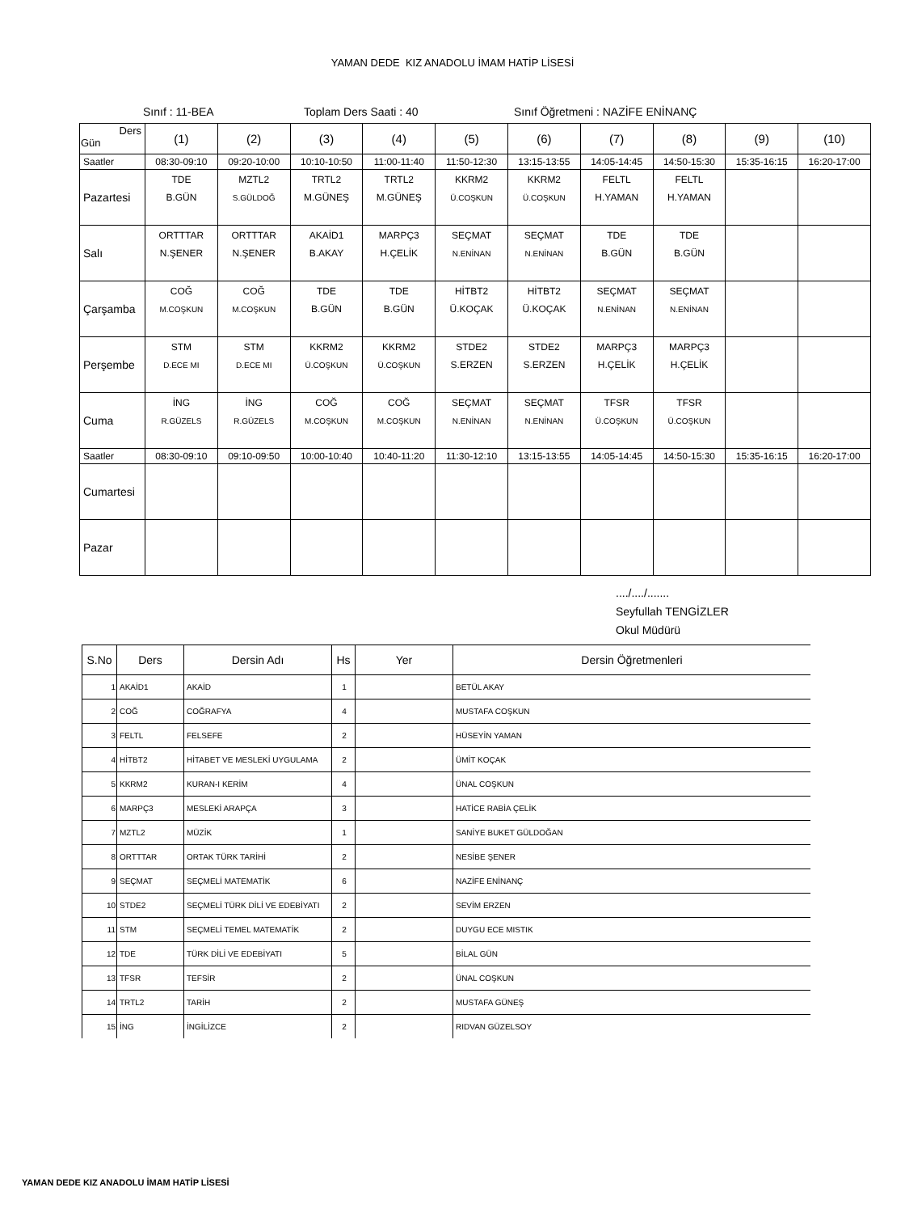YAMAN DEDE KIZ ANADOLU İMAM HATİP LİSESİ
Sınıf : 11-BEA Toplam Ders Saati : 40 Sınıf Öğretmeni : NAZİFE ENİNANÇ
| Ders Gün | (1) | (2) | (3) | (4) | (5) | (6) | (7) | (8) | (9) | (10) |
| Saatler | 08:30-09:10 | 09:20-10:00 | 10:10-10:50 | 11:00-11:40 | 11:50-12:30 | 13:15-13:55 | 14:05-14:45 | 14:50-15:30 | 15:35-16:15 | 16:20-17:00 |
| Pazartesi | TDE B.GÜN | MZTL2 S.GÜLDOĞ | TRTL2 M.GÜNEŞ | TRTL2 M.GÜNEŞ | KKRM2 Ü.COŞKUN | KKRM2 Ü.COŞKUN | FELTL H.YAMAN | FELTL H.YAMAN | | |
| Salı | ORTTTAR N.ŞENER | ORTTTAR N.ŞENER | AKAİD1 B.AKAY | MARPÇ3 H.ÇELİK | SEÇMAT N.ENİNAN | SEÇMAT N.ENİNAN | TDE B.GÜN | TDE B.GÜN | | |
| Çarşamba | COĞ M.COŞKUN | COĞ M.COŞKUN | TDE B.GÜN | TDE B.GÜN | HİTBT2 Ü.KOÇAK | HİTBT2 Ü.KOÇAK | SEÇMAT N.ENİNAN | SEÇMAT N.ENİNAN | | |
| Perşembe | STM D.ECE MI | STM D.ECE MI | KKRM2 Ü.COŞKUN | KKRM2 Ü.COŞKUN | STDE2 S.ERZEN | STDE2 S.ERZEN | MARPÇ3 H.ÇELİK | MARPÇ3 H.ÇELİK | | |
| Cuma | İNG R.GÜZELS | İNG R.GÜZELS | COĞ M.COŞKUN | COĞ M.COŞKUN | SEÇMAT N.ENİNAN | SEÇMAT N.ENİNAN | TFSR Ü.COŞKUN | TFSR Ü.COŞKUN | | |
| Saatler | 08:30-09:10 | 09:10-09:50 | 10:00-10:40 | 10:40-11:20 | 11:30-12:10 | 13:15-13:55 | 14:05-14:45 | 14:50-15:30 | 15:35-16:15 | 16:20-17:00 |
| Cumartesi | | | | | | | | | | |
| Pazar | | | | | | | | | | |
..../..../.......
Seyfullah TENGİZLER
Okul Müdürü
| S.No | Ders | Dersin Adı | Hs | Yer | Dersin Öğretmenleri |
| --- | --- | --- | --- | --- | --- |
| 1 | AKAİD1 | AKAİD | 1 | | BETÜL AKAY |
| 2 | COĞ | COĞRAFYA | 4 | | MUSTAFA COŞKUN |
| 3 | FELTL | FELSEFE | 2 | | HÜSEYİN YAMAN |
| 4 | HİTBT2 | HİTABET VE MESLEKİ UYGULAMA | 2 | | ÜMİT KOÇAK |
| 5 | KKRM2 | KURAN-I KERİM | 4 | | ÜNAL COŞKUN |
| 6 | MARPÇ3 | MESLEKİ ARAPÇA | 3 | | HATİCE RABİA ÇELİK |
| 7 | MZTL2 | MÜZİK | 1 | | SANİYE BUKET GÜLDOĞAN |
| 8 | ORTTTAR | ORTAK TÜRK TARİHİ | 2 | | NESİBE ŞENER |
| 9 | SEÇMAT | SEÇMELİ MATEMATİK | 6 | | NAZİFE ENİNANÇ |
| 10 | STDE2 | SEÇMELİ TÜRK DİLİ VE EDEBİYATI | 2 | | SEVİM ERZEN |
| 11 | STM | SEÇMELİ TEMEL MATEMATİK | 2 | | DUYGU ECE MISTIK |
| 12 | TDE | TÜRK DİLİ VE EDEBİYATI | 5 | | BİLAL GÜN |
| 13 | TFSR | TEFSİR | 2 | | ÜNAL COŞKUN |
| 14 | TRTL2 | TARİH | 2 | | MUSTAFA GÜNEŞ |
| 15 | İNG | İNGİLİZCE | 2 | | RIDVAN GÜZELSOY |
YAMAN DEDE KIZ ANADOLU İMAM HATİP LİSESİ